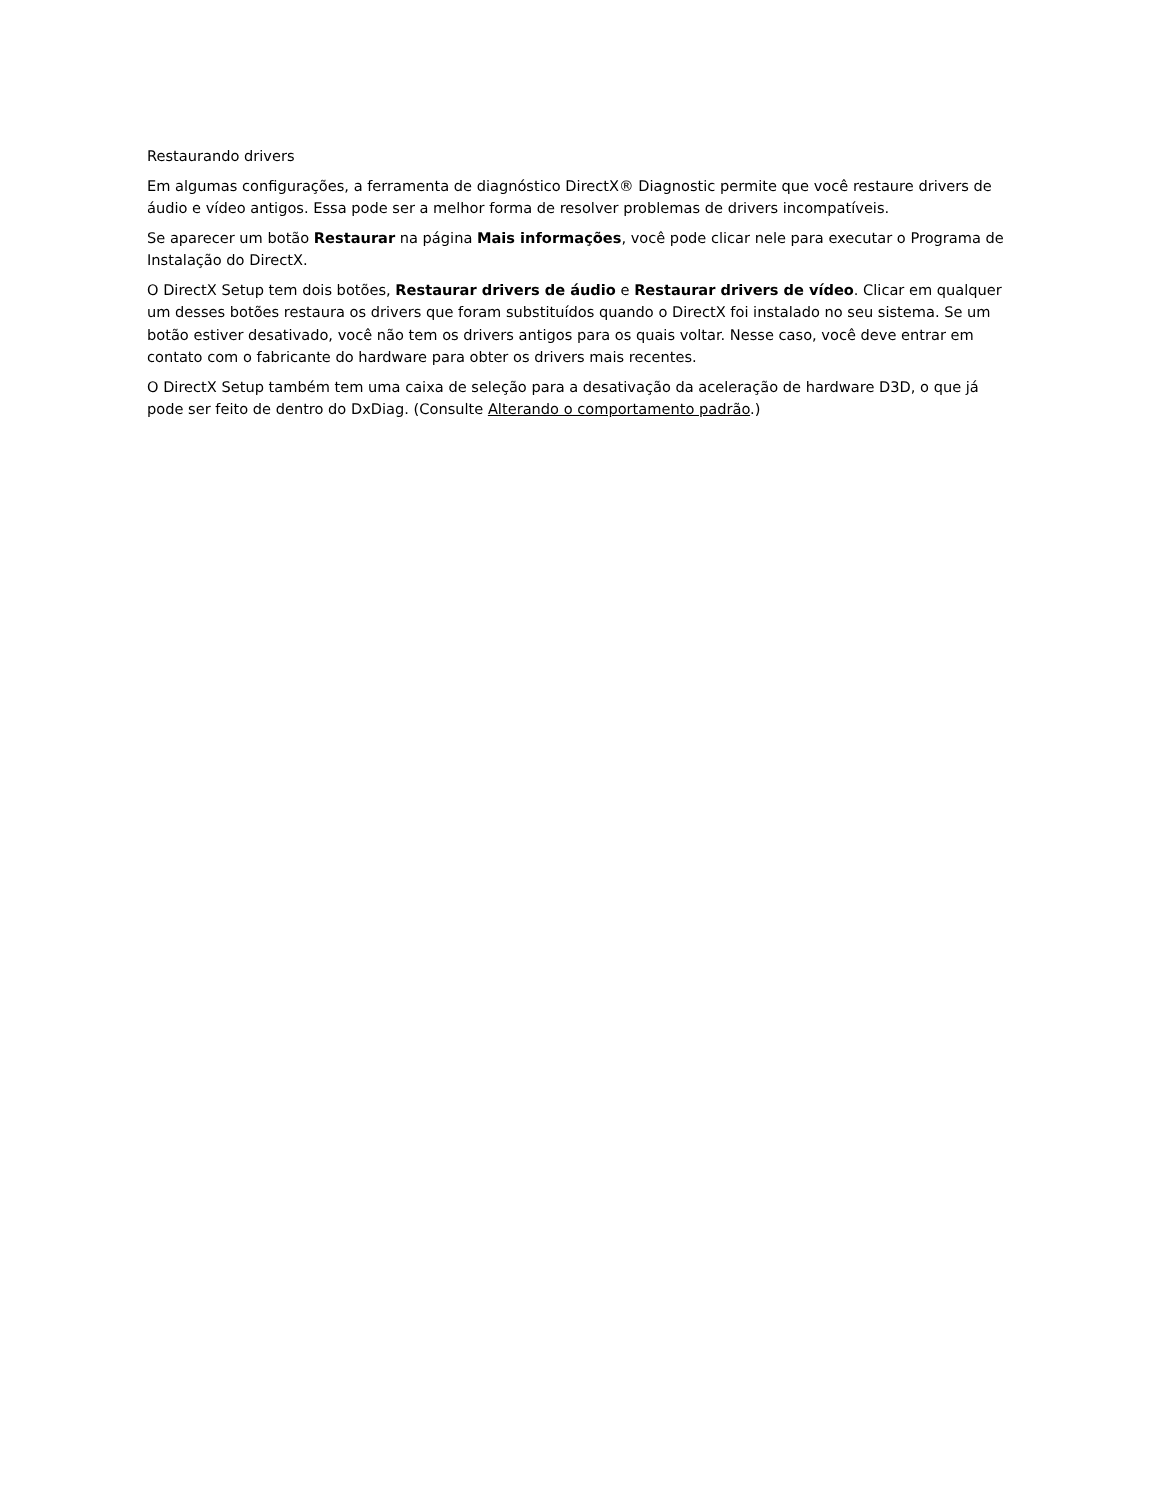Restaurando drivers
Em algumas configurações, a ferramenta de diagnóstico DirectX® Diagnostic permite que você restaure drivers de áudio e vídeo antigos. Essa pode ser a melhor forma de resolver problemas de drivers incompatíveis.
Se aparecer um botão Restaurar na página Mais informações, você pode clicar nele para executar o Programa de Instalação do DirectX.
O DirectX Setup tem dois botões, Restaurar drivers de áudio e Restaurar drivers de vídeo. Clicar em qualquer um desses botões restaura os drivers que foram substituídos quando o DirectX foi instalado no seu sistema. Se um botão estiver desativado, você não tem os drivers antigos para os quais voltar. Nesse caso, você deve entrar em contato com o fabricante do hardware para obter os drivers mais recentes.
O DirectX Setup também tem uma caixa de seleção para a desativação da aceleração de hardware D3D, o que já pode ser feito de dentro do DxDiag. (Consulte Alterando o comportamento padrão.)